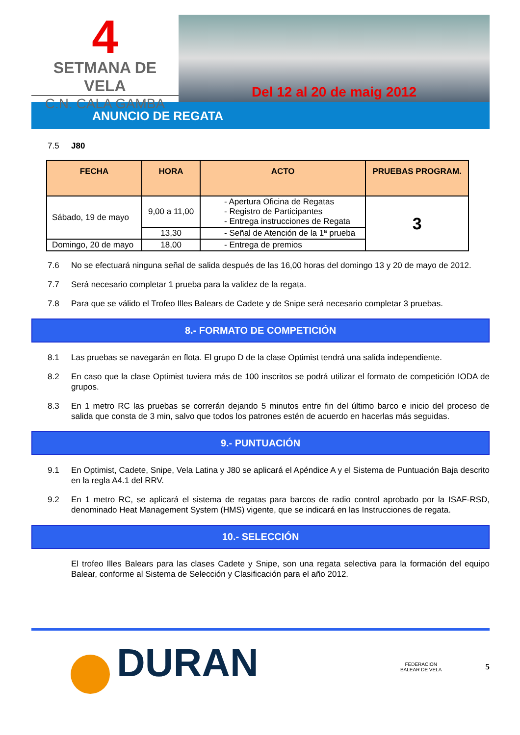4
SETMANA DE VELA
C.N. CALA GAMBA
Del 12 al 20 de maig 2012
ANUNCIO DE REGATA
7.5 J80
| FECHA | HORA | ACTO | PRUEBAS PROGRAM. |
| --- | --- | --- | --- |
| Sábado, 19 de mayo | 9,00 a 11,00 | - Apertura Oficina de Regatas - Registro de Participantes - Entrega instrucciones de Regata | 3 |
| | 13,30 | - Señal de Atención de la 1ª prueba | |
| Domingo, 20 de mayo | 18,00 | - Entrega de premios | |
7.6 No se efectuará ninguna señal de salida después de las 16,00 horas del domingo 13 y 20 de mayo de 2012.
7.7 Será necesario completar 1 prueba para la validez de la regata.
7.8 Para que se válido el Trofeo Illes Balears de Cadete y de Snipe será necesario completar 3 pruebas.
8.- FORMATO DE COMPETICIÓN
8.1 Las pruebas se navegarán en flota. El grupo D de la clase Optimist tendrá una salida independiente.
8.2 En caso que la clase Optimist tuviera más de 100 inscritos se podrá utilizar el formato de competición IODA de grupos.
8.3 En 1 metro RC las pruebas se correrán dejando 5 minutos entre fin del último barco e inicio del proceso de salida que consta de 3 min, salvo que todos los patrones estén de acuerdo en hacerlas más seguidas.
9.- PUNTUACIÓN
9.1 En Optimist, Cadete, Snipe, Vela Latina y J80 se aplicará el Apéndice A y el Sistema de Puntuación Baja descrito en la regla A4.1 del RRV.
9.2 En 1 metro RC, se aplicará el sistema de regatas para barcos de radio control aprobado por la ISAF-RSD, denominado Heat Management System (HMS) vigente, que se indicará en las Instrucciones de regata.
10.- SELECCIÓN
El trofeo Illes Balears para las clases Cadete y Snipe, son una regata selectiva para la formación del equipo Balear, conforme al Sistema de Selección y Clasificación para el año 2012.
DURAN
FEDERACION
BALEAR DE VELA
5